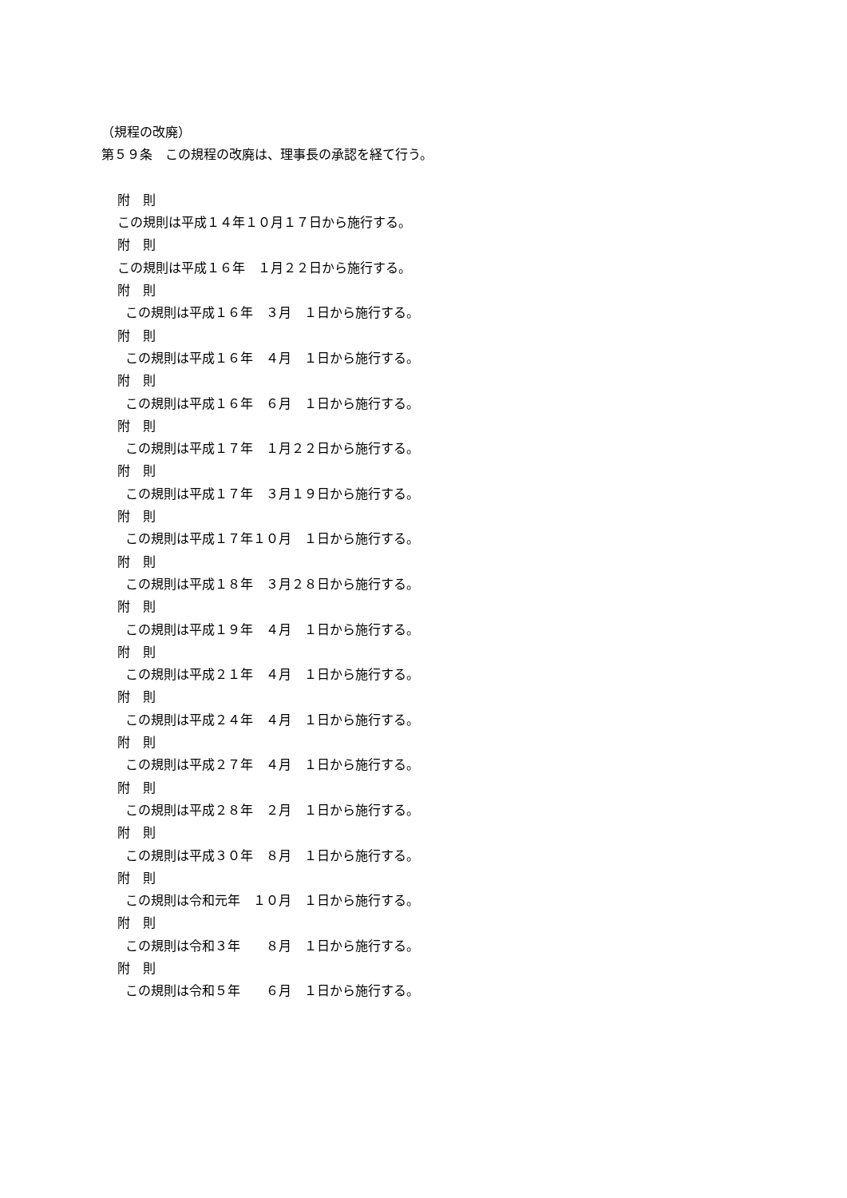（規程の改廃）
第５９条　この規程の改廃は、理事長の承認を経て行う。
附　則
この規則は平成１４年１０月１７日から施行する。
附　則
この規則は平成１６年　１月２２日から施行する。
附　則
この規則は平成１６年　３月　１日から施行する。
附　則
この規則は平成１６年　４月　１日から施行する。
附　則
この規則は平成１６年　６月　１日から施行する。
附　則
この規則は平成１７年　１月２２日から施行する。
附　則
この規則は平成１７年　３月１９日から施行する。
附　則
この規則は平成１７年１０月　１日から施行する。
附　則
この規則は平成１８年　３月２８日から施行する。
附　則
この規則は平成１９年　４月　１日から施行する。
附　則
この規則は平成２１年　４月　１日から施行する。
附　則
この規則は平成２４年　４月　１日から施行する。
附　則
この規則は平成２７年　４月　１日から施行する。
附　則
この規則は平成２８年　２月　１日から施行する。
附　則
この規則は平成３０年　８月　１日から施行する。
附　則
この規則は令和元年　１０月　１日から施行する。
附　則
この規則は令和３年　　８月　１日から施行する。
附　則
この規則は令和５年　　６月　１日から施行する。